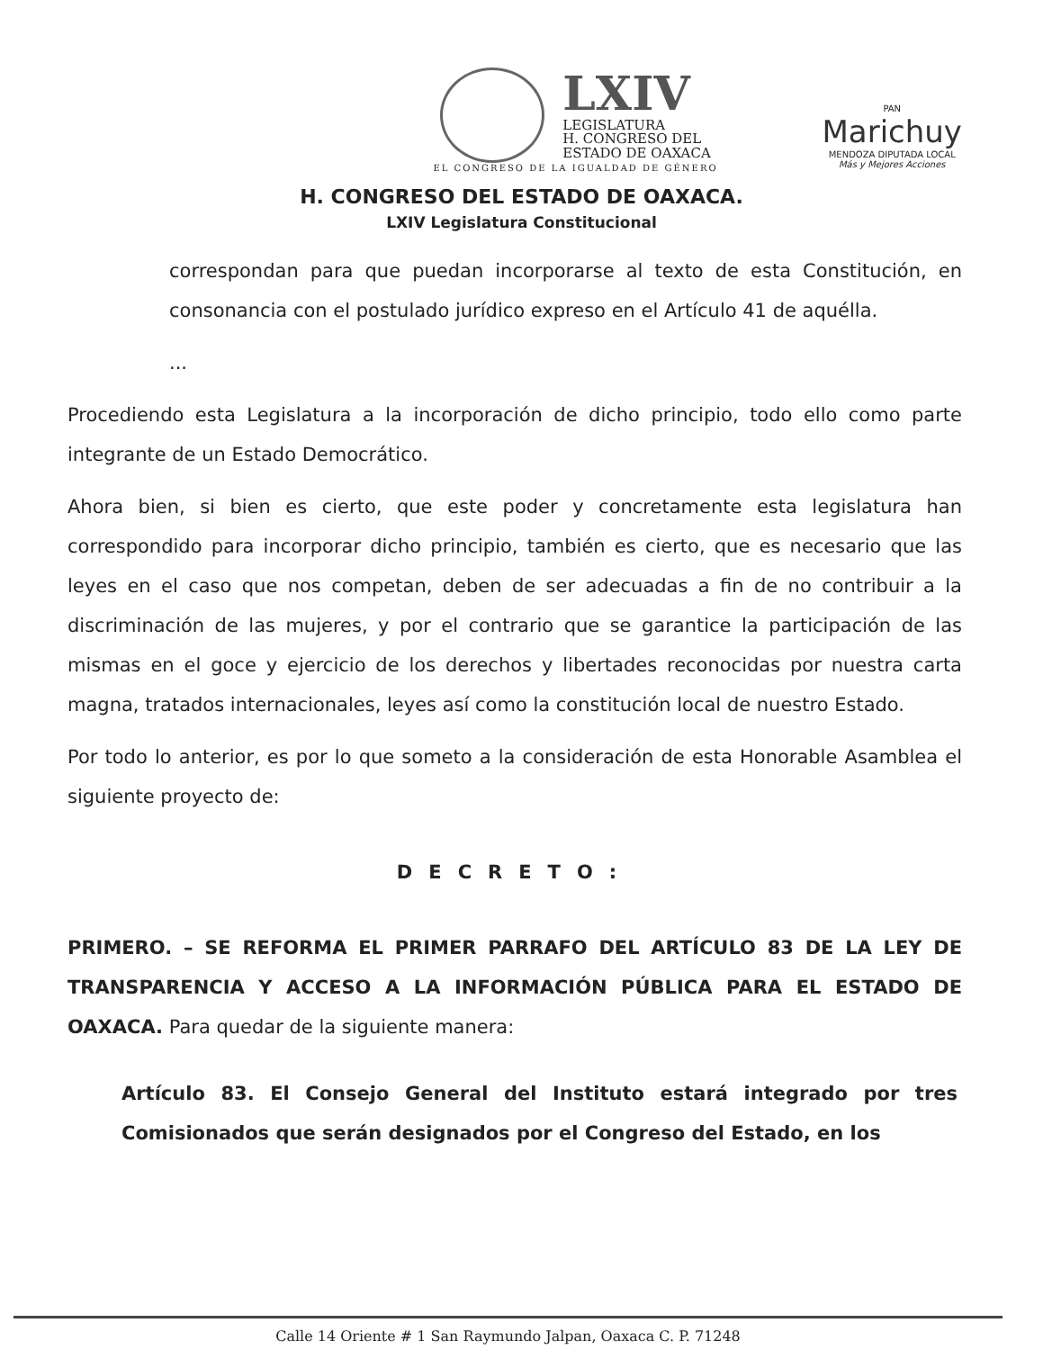LXIV
LEGISLATURA
H. CONGRESO DEL
ESTADO DE OAXACA
EL CONGRESO DE LA IGUALDAD DE GÉNERO
PAN
Marichuy
MENDOZA DIPUTADA LOCAL
Más y Mejores Acciones
H. CONGRESO DEL ESTADO DE OAXACA.
LXIV Legislatura Constitucional
correspondan para que puedan incorporarse al texto de esta Constitución, en consonancia con el postulado jurídico expreso en el Artículo 41 de aquélla.
...
Procediendo esta Legislatura a la incorporación de dicho principio, todo ello como parte integrante de un Estado Democrático.
Ahora bien, si bien es cierto, que este poder y concretamente esta legislatura han correspondido para incorporar dicho principio, también es cierto, que es necesario que las leyes en el caso que nos competan, deben de ser adecuadas a fin de no contribuir a la discriminación de las mujeres, y por el contrario que se garantice la participación de las mismas en el goce y ejercicio de los derechos y libertades reconocidas por nuestra carta magna, tratados internacionales, leyes así como la constitución local de nuestro Estado.
Por todo lo anterior, es por lo que someto a la consideración de esta Honorable Asamblea el siguiente proyecto de:
DECRETO:
PRIMERO. – SE REFORMA EL PRIMER PARRAFO DEL ARTÍCULO 83 DE LA LEY DE TRANSPARENCIA Y ACCESO A LA INFORMACIÓN PÚBLICA PARA EL ESTADO DE OAXACA. Para quedar de la siguiente manera:
Artículo 83. El Consejo General del Instituto estará integrado por tres Comisionados que serán designados por el Congreso del Estado, en los
Calle 14 Oriente # 1 San Raymundo Jalpan, Oaxaca C. P. 71248